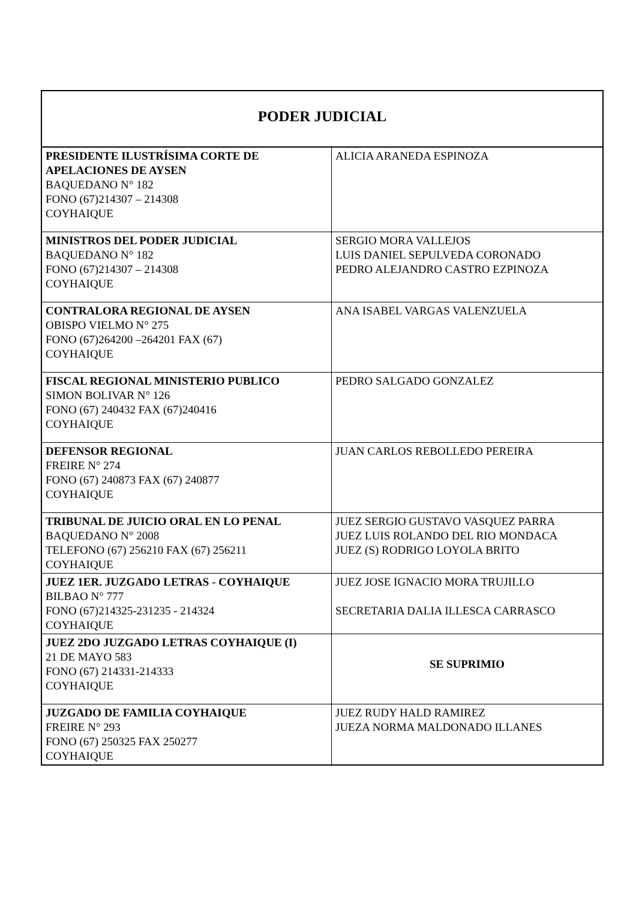| PODER JUDICIAL | |
| --- | --- |
| PRESIDENTE ILUSTRÍSIMA CORTE DE APELACIONES DE AYSEN BAQUEDANO N° 182 FONO (67)214307 – 214308 COYHAIQUE | ALICIA ARANEDA ESPINOZA |
| MINISTROS DEL PODER JUDICIAL BAQUEDANO N° 182 FONO (67)214307 – 214308 COYHAIQUE | SERGIO MORA VALLEJOS LUIS DANIEL SEPULVEDA CORONADO PEDRO ALEJANDRO CASTRO EZPINOZA |
| CONTRALORA REGIONAL DE AYSEN OBISPO VIELMO N° 275 FONO (67)264200 –264201 FAX (67) COYHAIQUE | ANA ISABEL VARGAS VALENZUELA |
| FISCAL REGIONAL MINISTERIO PUBLICO SIMON BOLIVAR N° 126 FONO (67) 240432 FAX (67)240416 COYHAIQUE | PEDRO SALGADO GONZALEZ |
| DEFENSOR REGIONAL FREIRE N° 274 FONO (67) 240873 FAX (67) 240877 COYHAIQUE | JUAN CARLOS REBOLLEDO PEREIRA |
| TRIBUNAL DE JUICIO ORAL EN LO PENAL BAQUEDANO N° 2008 TELEFONO (67) 256210 FAX (67) 256211 COYHAIQUE | JUEZ SERGIO GUSTAVO VASQUEZ PARRA JUEZ LUIS ROLANDO DEL RIO MONDACA JUEZ (S) RODRIGO LOYOLA BRITO |
| JUEZ 1ER. JUZGADO LETRAS - COYHAIQUE BILBAO N° 777 FONO (67)214325-231235 - 214324 COYHAIQUE | JUEZ JOSE IGNACIO MORA TRUJILLO SECRETARIA DALIA ILLESCA CARRASCO |
| JUEZ 2DO JUZGADO LETRAS COYHAIQUE (I) 21 DE MAYO 583 FONO (67) 214331-214333 COYHAIQUE | SE SUPRIMIO |
| JUZGADO DE FAMILIA COYHAIQUE FREIRE N° 293 FONO (67) 250325 FAX 250277 COYHAIQUE | JUEZ RUDY HALD RAMIREZ JUEZA NORMA MALDONADO ILLANES |